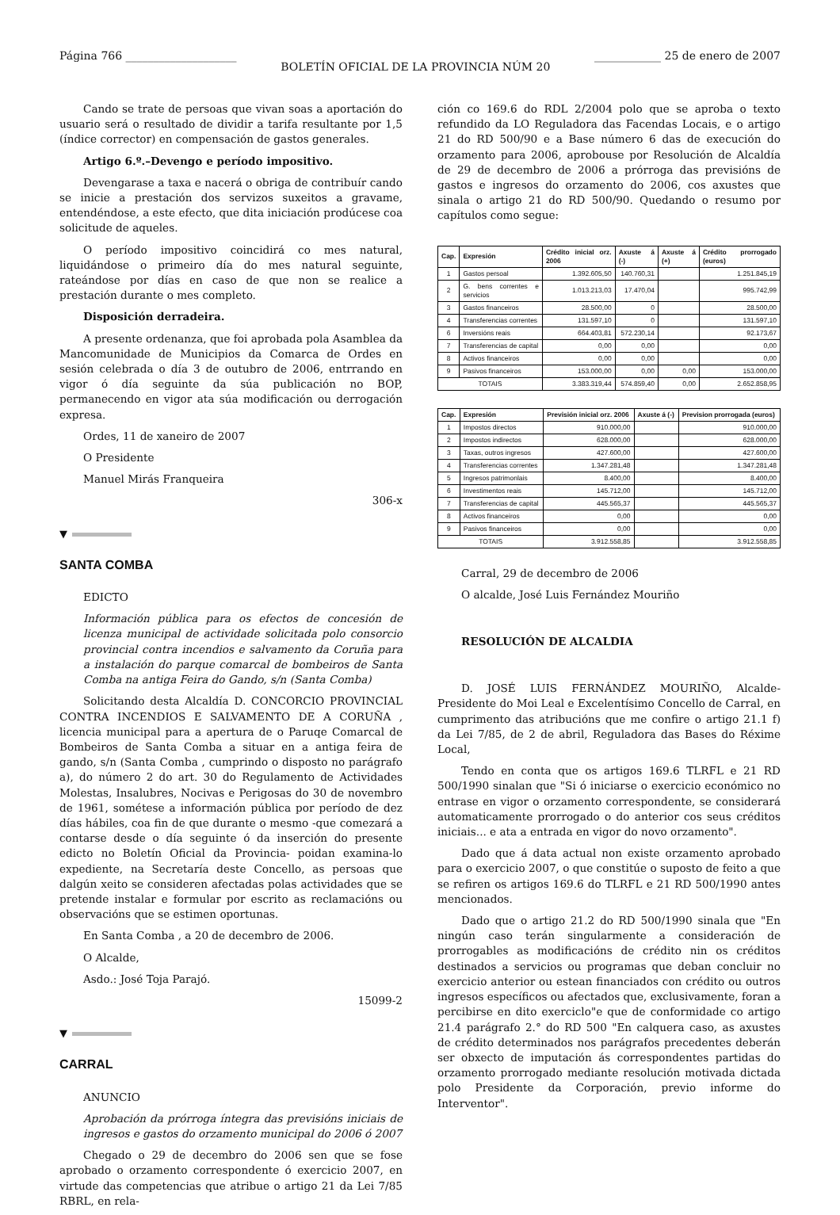Página 766 ____________________ BOLETÍN OFICIAL DE LA PROVINCIA NÚM 20 ____________ 25 de enero de 2007
Cando se trate de persoas que vivan soas a aportación do usuario será o resultado de dividir a tarifa resultante por 1,5 (índice corrector) en compensación de gastos generales.
Artigo 6.º.–Devengo e período impositivo.
Devengarase a taxa e nacerá o obriga de contribuír cando se inicie a prestación dos servizos suxeitos a gravame, entendéndose, a este efecto, que dita iniciación prodúcese coa solicitude de aqueles.
O período impositivo coincidirá co mes natural, liquidándose o primeiro día do mes natural seguinte, rateándose por días en caso de que non se realice a prestación durante o mes completo.
Disposición derradeira.
A presente ordenanza, que foi aprobada pola Asamblea da Mancomunidade de Municipios da Comarca de Ordes en sesión celebrada o día 3 de outubro de 2006, entrrando en vigor ó día seguinte da súa publicación no BOP, permanecendo en vigor ata súa modificación ou derrogación expresa.
Ordes, 11 de xaneiro de 2007
O Presidente
Manuel Mirás Franqueira
306-x
▼
SANTA COMBA
EDICTO
Información pública para os efectos de concesión de licenza municipal de actividade solicitada polo consorcio provincial contra incendios e salvamento da Coruña para a instalación do parque comarcal de bombeiros de Santa Comba na antiga Feira do Gando, s/n (Santa Comba)
Solicitando desta Alcaldía D. CONCORCIO PROVINCIAL CONTRA INCENDIOS E SALVAMENTO DE A CORUÑA , licencia municipal para a apertura de o Paruqe Comarcal de Bombeiros de Santa Comba a situar en a antiga feira de gando, s/n (Santa Comba , cumprindo o disposto no parágrafo a), do número 2 do art. 30 do Regulamento de Actividades Molestas, Insalubres, Nocivas e Perigosas do 30 de novembro de 1961, sométese a información pública por período de dez días hábiles, coa fin de que durante o mesmo -que comezará a contarse desde o día seguinte ó da inserción do presente edicto no Boletín Oficial da Provincia- poidan examina-lo expediente, na Secretaría deste Concello, as persoas que dalgún xeito se consideren afectadas polas actividades que se pretende instalar e formular por escrito as reclamacións ou observacións que se estimen oportunas.
En Santa Comba , a 20 de decembro de 2006.
O Alcalde,
Asdo.: José Toja Parajó.
15099-2
▼
CARRAL
ANUNCIO
Aprobación da prórroga íntegra das previsións iniciais de ingresos e gastos do orzamento municipal do 2006 ó 2007
Chegado o 29 de decembro do 2006 sen que se fose aprobado o orzamento correspondente ó exercicio 2007, en virtude das competencias que atribue o artigo 21 da Lei 7/85 RBRL, en rela-
ción co 169.6 do RDL 2/2004 polo que se aproba o texto refundido da LO Reguladora das Facendas Locais, e o artigo 21 do RD 500/90 e a Base número 6 das de execución do orzamento para 2006, aprobouse por Resolución de Alcaldía de 29 de decembro de 2006 a prórroga das previsións de gastos e ingresos do orzamento do 2006, cos axustes que sinala o artigo 21 do RD 500/90. Quedando o resumo por capítulos como segue:
| Cap. | Expresión | Crédito inicial orz. 2006 | Axuste á (-) | Axuste á (+) | Crédito prorrogado (euros) |
| --- | --- | --- | --- | --- | --- |
| 1 | Gastos persoal | 1.392.605,50 | 140.760,31 | | 1.251.845,19 |
| 2 | G. bens correntes e servicios | 1.013.213,03 | 17.470,04 | | 995.742,99 |
| 3 | Gastos financeiros | 28.500,00 | 0 | | 28.500,00 |
| 4 | Transferencias correntes | 131.597,10 | 0 | | 131.597,10 |
| 6 | Inversións reais | 664.403,81 | 572.230,14 | | 92.173,67 |
| 7 | Transferencias de capital | 0,00 | 0,00 | | 0,00 |
| 8 | Activos financeiros | 0,00 | 0,00 | | 0,00 |
| 9 | Pasivos financeiros | 153.000,00 | 0,00 | 0,00 | 153.000,00 |
| TOTAIS | | 3.383.319,44 | 574.859,40 | 0,00 | 2.652.858,95 |
| Cap. | Expresión | Previsión inicial orz. 2006 | Axuste á (-) | Prevision prorrogada (euros) |
| --- | --- | --- | --- | --- |
| 1 | Impostos directos | 910.000,00 | | 910.000,00 |
| 2 | Impostos indirectos | 628.000,00 | | 628.000,00 |
| 3 | Taxas, outros ingresos | 427.600,00 | | 427.600,00 |
| 4 | Transferencias correntes | 1.347.281,48 | | 1.347.281,48 |
| 5 | Ingresos patrimonlais | 8.400,00 | | 8.400,00 |
| 6 | Investimentos reais | 145.712,00 | | 145.712,00 |
| 7 | Transferencias de capital | 445.565,37 | | 445.565,37 |
| 8 | Activos financeiros | 0,00 | | 0,00 |
| 9 | Pasivos financeiros | 0,00 | | 0,00 |
| TOTAIS | | 3.912.558,85 | | 3.912.558,85 |
Carral, 29 de decembro de 2006
O alcalde, José Luis Fernández Mouriño
RESOLUCIÓN DE ALCALDIA
D. JOSÉ LUIS FERNÁNDEZ MOURIÑO, Alcalde-Presidente do Moi Leal e Excelentísimo Concello de Carral, en cumprimento das atribucións que me confire o artigo 21.1 f) da Lei 7/85, de 2 de abril, Reguladora das Bases do Réxime Local,
Tendo en conta que os artigos 169.6 TLRFL e 21 RD 500/1990 sinalan que "Si ó iniciarse o exercicio económico no entrase en vigor o orzamento correspondente, se considerará automaticamente prorrogado o do anterior cos seus créditos iniciais... e ata a entrada en vigor do novo orzamento".
Dado que á data actual non existe orzamento aprobado para o exercicio 2007, o que constitúe o suposto de feito a que se refiren os artigos 169.6 do TLRFL e 21 RD 500/1990 antes mencionados.
Dado que o artigo 21.2 do RD 500/1990 sinala que "En ningún caso terán singularmente a consideración de prorrogables as modificacións de crédito nin os créditos destinados a servicios ou programas que deban concluir no exercicio anterior ou estean financiados con crédito ou outros ingresos específicos ou afectados que, exclusivamente, foran a percibirse en dito exerciclo"e que de conformidade co artigo 21.4 parágrafo 2.° do RD 500 "En calquera caso, as axustes de crédito determinados nos parágrafos precedentes deberán ser obxecto de imputación ás correspondentes partidas do orzamento prorrogado mediante resolución motivada dictada polo Presidente da Corporación, previo informe do Interventor".